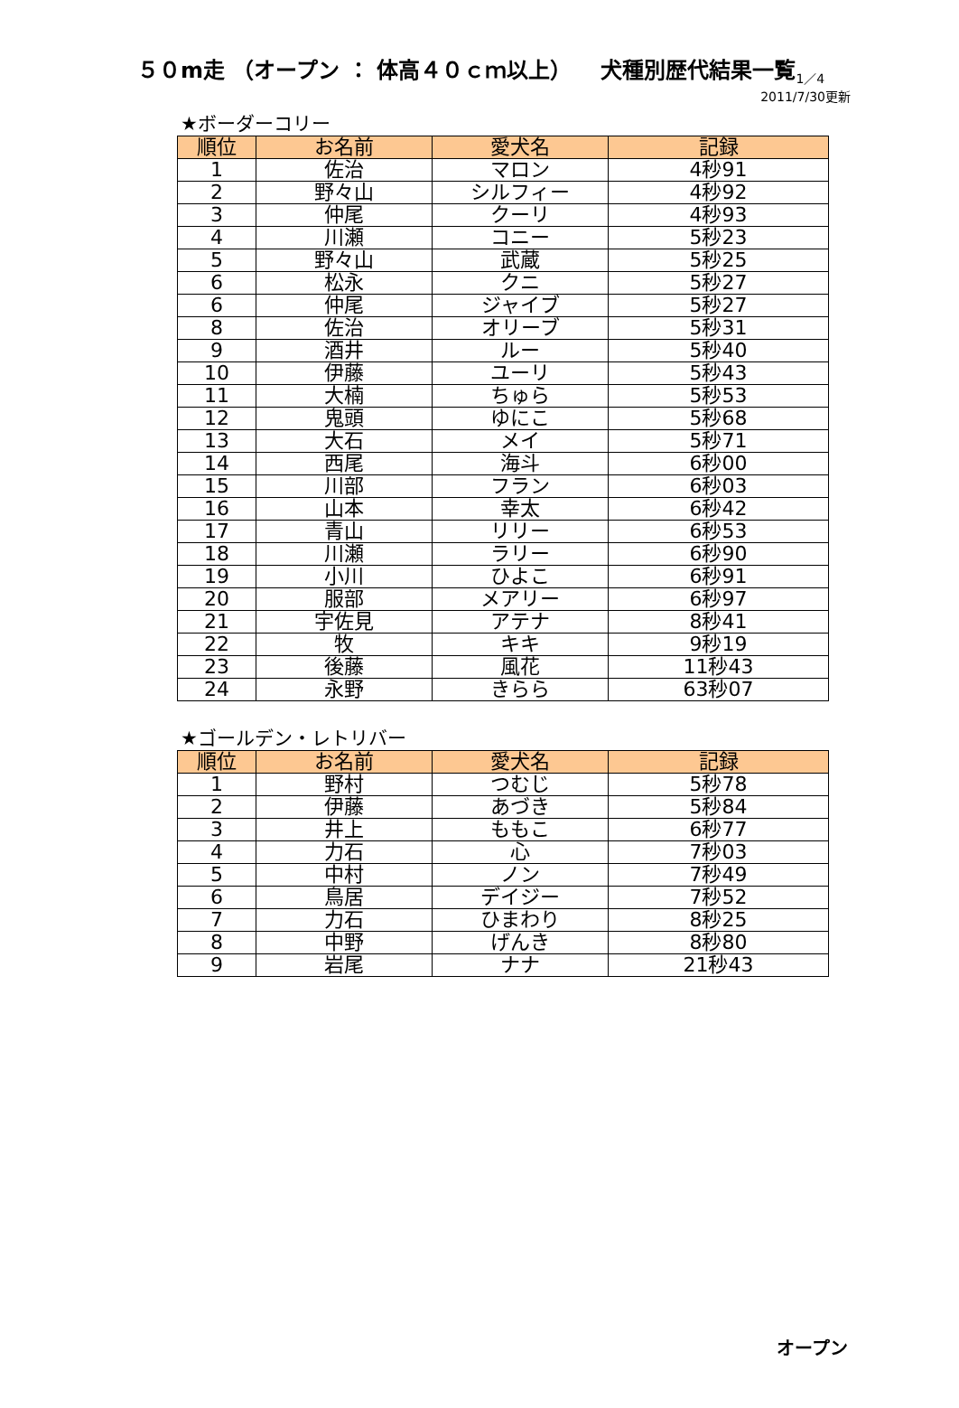５０m走 （オープン ： 体高４０ｃｍ以上） 　犬種別歴代結果一覧<sub>1／4</sub>
2011/7/30更新
★ボーダーコリー
| 順位 | お名前 | 愛犬名 | 記録 |
| --- | --- | --- | --- |
| 1 | 佐治 | マロン | 4秒91 |
| 2 | 野々山 | シルフィー | 4秒92 |
| 3 | 仲尾 | クーリ | 4秒93 |
| 4 | 川瀬 | コニー | 5秒23 |
| 5 | 野々山 | 武蔵 | 5秒25 |
| 6 | 松永 | クニ | 5秒27 |
| 6 | 仲尾 | ジャイブ | 5秒27 |
| 8 | 佐治 | オリーブ | 5秒31 |
| 9 | 酒井 | ルー | 5秒40 |
| 10 | 伊藤 | ユーリ | 5秒43 |
| 11 | 大楠 | ちゅら | 5秒53 |
| 12 | 鬼頭 | ゆにこ | 5秒68 |
| 13 | 大石 | メイ | 5秒71 |
| 14 | 西尾 | 海斗 | 6秒00 |
| 15 | 川部 | フラン | 6秒03 |
| 16 | 山本 | 幸太 | 6秒42 |
| 17 | 青山 | リリー | 6秒53 |
| 18 | 川瀬 | ラリー | 6秒90 |
| 19 | 小川 | ひよこ | 6秒91 |
| 20 | 服部 | メアリー | 6秒97 |
| 21 | 宇佐見 | アテナ | 8秒41 |
| 22 | 牧 | キキ | 9秒19 |
| 23 | 後藤 | 風花 | 11秒43 |
| 24 | 永野 | きらら | 63秒07 |
★ゴールデン・レトリバー
| 順位 | お名前 | 愛犬名 | 記録 |
| --- | --- | --- | --- |
| 1 | 野村 | つむじ | 5秒78 |
| 2 | 伊藤 | あづき | 5秒84 |
| 3 | 井上 | ももこ | 6秒77 |
| 4 | 力石 | 心 | 7秒03 |
| 5 | 中村 | ノン | 7秒49 |
| 6 | 鳥居 | デイジー | 7秒52 |
| 7 | 力石 | ひまわり | 8秒25 |
| 8 | 中野 | げんき | 8秒80 |
| 9 | 岩尾 | ナナ | 21秒43 |
オープン